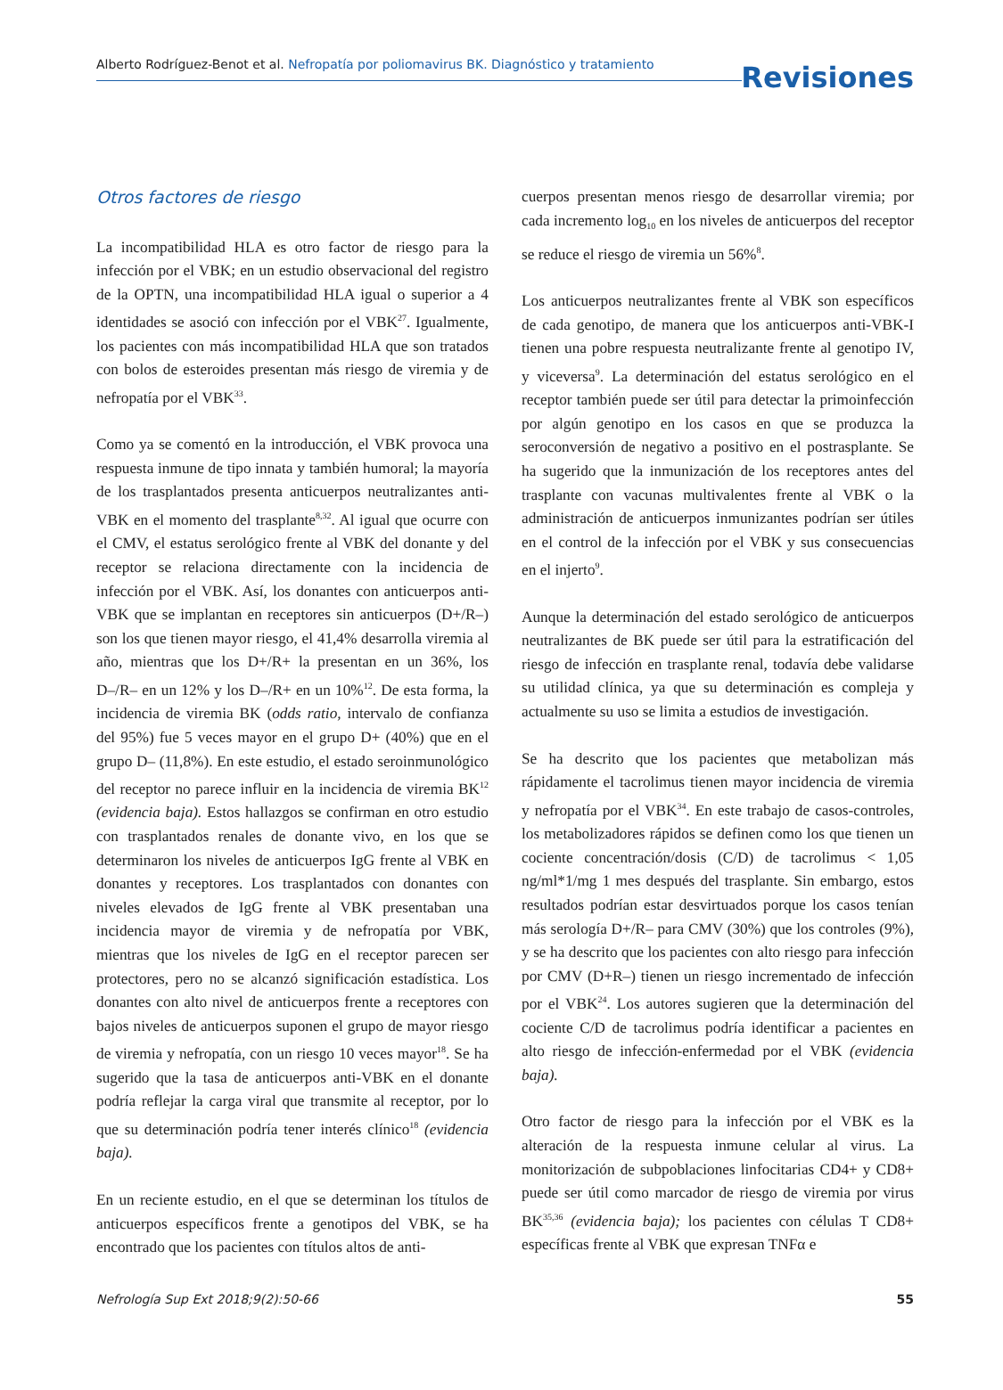Alberto Rodríguez-Benot et al. Nefropatía por poliomavirus BK. Diagnóstico y tratamiento
Revisiones
Otros factores de riesgo
La incompatibilidad HLA es otro factor de riesgo para la infección por el VBK; en un estudio observacional del registro de la OPTN, una incompatibilidad HLA igual o superior a 4 identidades se asoció con infección por el VBK<sup>27</sup>. Igualmente, los pacientes con más incompatibilidad HLA que son tratados con bolos de esteroides presentan más riesgo de viremia y de nefropatía por el VBK<sup>33</sup>.
Como ya se comentó en la introducción, el VBK provoca una respuesta inmune de tipo innata y también humoral; la mayoría de los trasplantados presenta anticuerpos neutralizantes anti-VBK en el momento del trasplante<sup>8,32</sup>. Al igual que ocurre con el CMV, el estatus serológico frente al VBK del donante y del receptor se relaciona directamente con la incidencia de infección por el VBK. Así, los donantes con anticuerpos anti-VBK que se implantan en receptores sin anticuerpos (D+/R–) son los que tienen mayor riesgo, el 41,4% desarrolla viremia al año, mientras que los D+/R+ la presentan en un 36%, los D–/R– en un 12% y los D–/R+ en un 10%<sup>12</sup>. De esta forma, la incidencia de viremia BK (odds ratio, intervalo de confianza del 95%) fue 5 veces mayor en el grupo D+ (40%) que en el grupo D– (11,8%). En este estudio, el estado seroinmunológico del receptor no parece influir en la incidencia de viremia BK<sup>12</sup> (evidencia baja). Estos hallazgos se confirman en otro estudio con trasplantados renales de donante vivo, en los que se determinaron los niveles de anticuerpos IgG frente al VBK en donantes y receptores. Los trasplantados con donantes con niveles elevados de IgG frente al VBK presentaban una incidencia mayor de viremia y de nefropatía por VBK, mientras que los niveles de IgG en el receptor parecen ser protectores, pero no se alcanzó significación estadística. Los donantes con alto nivel de anticuerpos frente a receptores con bajos niveles de anticuerpos suponen el grupo de mayor riesgo de viremia y nefropatía, con un riesgo 10 veces mayor<sup>18</sup>. Se ha sugerido que la tasa de anticuerpos anti-VBK en el donante podría reflejar la carga viral que transmite al receptor, por lo que su determinación podría tener interés clínico<sup>18</sup> (evidencia baja).
En un reciente estudio, en el que se determinan los títulos de anticuerpos específicos frente a genotipos del VBK, se ha encontrado que los pacientes con títulos altos de anti-
cuerpos presentan menos riesgo de desarrollar viremia; por cada incremento log<sub>10</sub> en los niveles de anticuerpos del receptor se reduce el riesgo de viremia un 56%<sup>8</sup>.
Los anticuerpos neutralizantes frente al VBK son específicos de cada genotipo, de manera que los anticuerpos anti-VBK-I tienen una pobre respuesta neutralizante frente al genotipo IV, y viceversa<sup>9</sup>. La determinación del estatus serológico en el receptor también puede ser útil para detectar la primoinfección por algún genotipo en los casos en que se produzca la seroconversión de negativo a positivo en el postrasplante. Se ha sugerido que la inmunización de los receptores antes del trasplante con vacunas multivalentes frente al VBK o la administración de anticuerpos inmunizantes podrían ser útiles en el control de la infección por el VBK y sus consecuencias en el injerto<sup>9</sup>.
Aunque la determinación del estado serológico de anticuerpos neutralizantes de BK puede ser útil para la estratificación del riesgo de infección en trasplante renal, todavía debe validarse su utilidad clínica, ya que su determinación es compleja y actualmente su uso se limita a estudios de investigación.
Se ha descrito que los pacientes que metabolizan más rápidamente el tacrolimus tienen mayor incidencia de viremia y nefropatía por el VBK<sup>34</sup>. En este trabajo de casos-controles, los metabolizadores rápidos se definen como los que tienen un cociente concentración/dosis (C/D) de tacrolimus < 1,05 ng/ml*1/mg 1 mes después del trasplante. Sin embargo, estos resultados podrían estar desvirtuados porque los casos tenían más serología D+/R– para CMV (30%) que los controles (9%), y se ha descrito que los pacientes con alto riesgo para infección por CMV (D+R–) tienen un riesgo incrementado de infección por el VBK<sup>24</sup>. Los autores sugieren que la determinación del cociente C/D de tacrolimus podría identificar a pacientes en alto riesgo de infección-enfermedad por el VBK (evidencia baja).
Otro factor de riesgo para la infección por el VBK es la alteración de la respuesta inmune celular al virus. La monitorización de subpoblaciones linfocitarias CD4+ y CD8+ puede ser útil como marcador de riesgo de viremia por virus BK<sup>35,36</sup> (evidencia baja); los pacientes con células T CD8+ específicas frente al VBK que expresan TNFα e
Nefrología Sup Ext 2018;9(2):50-66 55